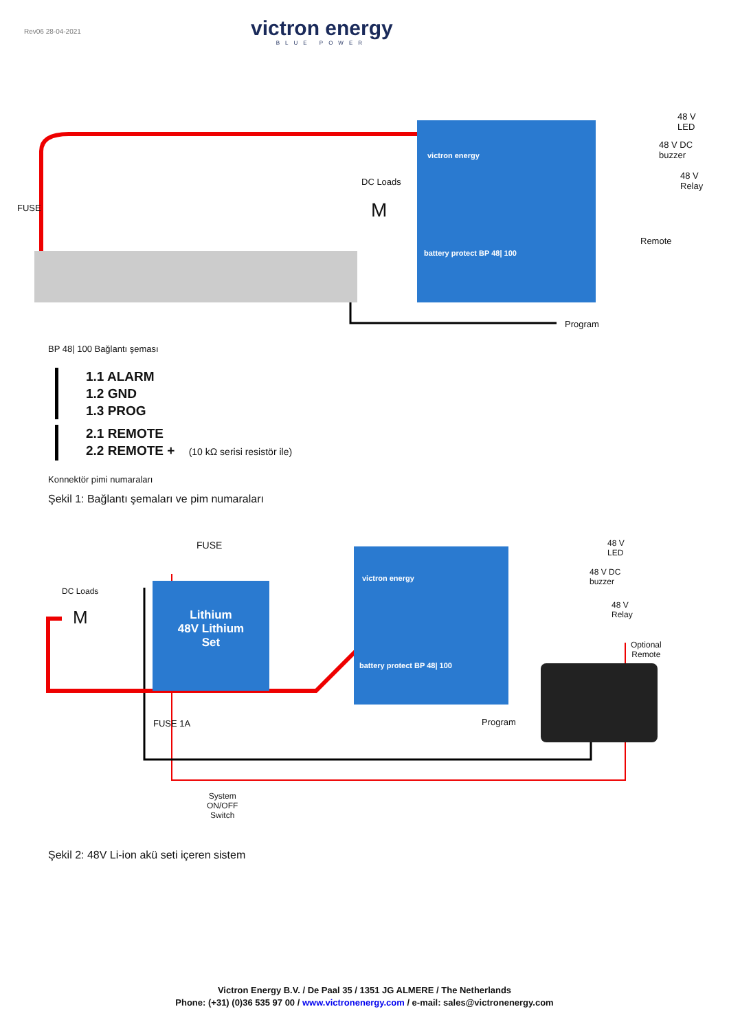Rev06 28-04-2021
victron energy
BLUE POWER
victron energy
battery protect BP 48| 100
FUSE
DC Loads
M
48 V
LED
48 V DC
buzzer
48 V
Relay
Remote
Program
BP 48| 100 Bağlantı şeması
1.1 ALARM
1.2 GND
1.3 PROG
2.1 REMOTE
2.2 REMOTE + (10 kΩ serisi resistör ile)
Konnektör pimi numaraları
Şekil 1: Bağlantı şemaları ve pim numaraları
victron energy
battery protect BP 48| 100
Lithium
48V Lithium
Set
FUSE
DC Loads
M
48 V
LED
48 V DC
buzzer
48 V
Relay
Optional
Remote
Program
FUSE 1A
System
ON/OFF
Switch
Şekil 2: 48V Li-ion akü seti içeren sistem
Victron Energy B.V. / De Paal 35 / 1351 JG ALMERE / The Netherlands
Phone: (+31) (0)36 535 97 00 / www.victronenergy.com / e-mail: sales@victronenergy.com